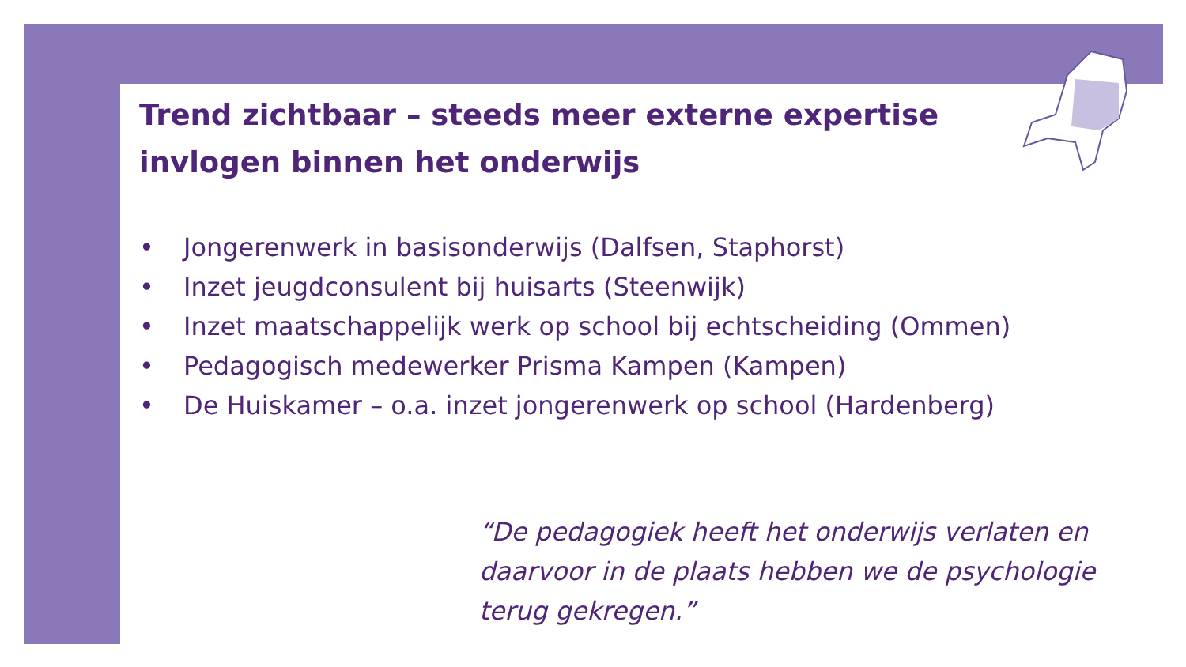Trend zichtbaar – steeds meer externe expertise invlogen binnen het onderwijs
• Jongerenwerk in basisonderwijs (Dalfsen, Staphorst)
• Inzet jeugdconsulent bij huisarts (Steenwijk)
• Inzet maatschappelijk werk op school bij echtscheiding (Ommen)
• Pedagogisch medewerker Prisma Kampen (Kampen)
• De Huiskamer – o.a. inzet jongerenwerk op school (Hardenberg)
“De pedagogiek heeft het onderwijs verlaten en daarvoor in de plaats hebben we de psychologie terug gekregen.”